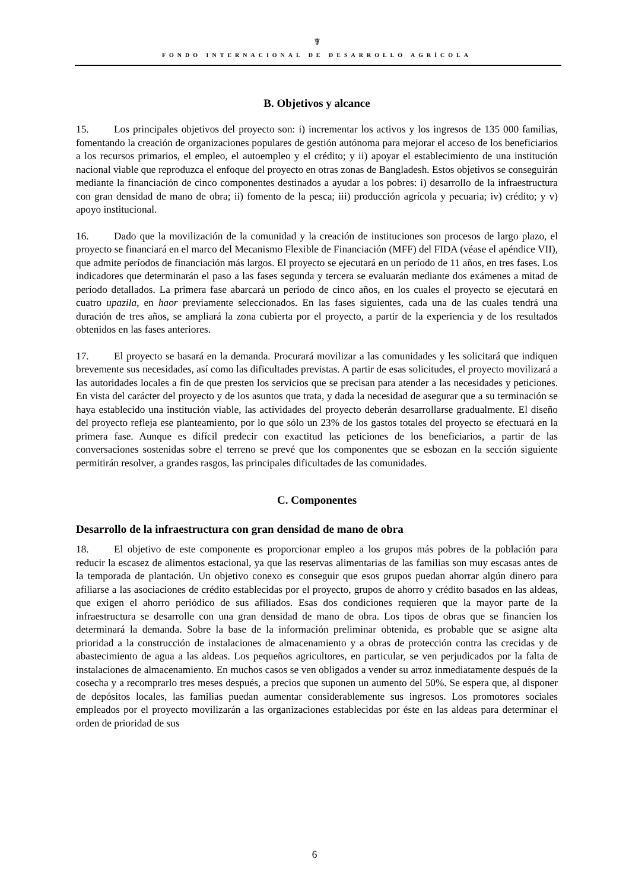☤
FONDO INTERNACIONAL DE DESARROLLO AGRÍCOLA
B. Objetivos y alcance
15. Los principales objetivos del proyecto son: i) incrementar los activos y los ingresos de 135 000 familias, fomentando la creación de organizaciones populares de gestión autónoma para mejorar el acceso de los beneficiarios a los recursos primarios, el empleo, el autoempleo y el crédito; y ii) apoyar el establecimiento de una institución nacional viable que reproduzca el enfoque del proyecto en otras zonas de Bangladesh. Estos objetivos se conseguirán mediante la financiación de cinco componentes destinados a ayudar a los pobres: i) desarrollo de la infraestructura con gran densidad de mano de obra; ii) fomento de la pesca; iii) producción agrícola y pecuaria; iv) crédito; y v) apoyo institucional.
16. Dado que la movilización de la comunidad y la creación de instituciones son procesos de largo plazo, el proyecto se financiará en el marco del Mecanismo Flexible de Financiación (MFF) del FIDA (véase el apéndice VII), que admite períodos de financiación más largos. El proyecto se ejecutará en un período de 11 años, en tres fases. Los indicadores que determinarán el paso a las fases segunda y tercera se evaluarán mediante dos exámenes a mitad de período detallados. La primera fase abarcará un período de cinco años, en los cuales el proyecto se ejecutará en cuatro upazila, en haor previamente seleccionados. En las fases siguientes, cada una de las cuales tendrá una duración de tres años, se ampliará la zona cubierta por el proyecto, a partir de la experiencia y de los resultados obtenidos en las fases anteriores.
17. El proyecto se basará en la demanda. Procurará movilizar a las comunidades y les solicitará que indiquen brevemente sus necesidades, así como las dificultades previstas. A partir de esas solicitudes, el proyecto movilizará a las autoridades locales a fin de que presten los servicios que se precisan para atender a las necesidades y peticiones. En vista del carácter del proyecto y de los asuntos que trata, y dada la necesidad de asegurar que a su terminación se haya establecido una institución viable, las actividades del proyecto deberán desarrollarse gradualmente. El diseño del proyecto refleja ese planteamiento, por lo que sólo un 23% de los gastos totales del proyecto se efectuará en la primera fase. Aunque es difícil predecir con exactitud las peticiones de los beneficiarios, a partir de las conversaciones sostenidas sobre el terreno se prevé que los componentes que se esbozan en la sección siguiente permitirán resolver, a grandes rasgos, las principales dificultades de las comunidades.
C. Componentes
Desarrollo de la infraestructura con gran densidad de mano de obra
18. El objetivo de este componente es proporcionar empleo a los grupos más pobres de la población para reducir la escasez de alimentos estacional, ya que las reservas alimentarias de las familias son muy escasas antes de la temporada de plantación. Un objetivo conexo es conseguir que esos grupos puedan ahorrar algún dinero para afiliarse a las asociaciones de crédito establecidas por el proyecto, grupos de ahorro y crédito basados en las aldeas, que exigen el ahorro periódico de sus afiliados. Esas dos condiciones requieren que la mayor parte de la infraestructura se desarrolle con una gran densidad de mano de obra. Los tipos de obras que se financien los determinará la demanda. Sobre la base de la información preliminar obtenida, es probable que se asigne alta prioridad a la construcción de instalaciones de almacenamiento y a obras de protección contra las crecidas y de abastecimiento de agua a las aldeas. Los pequeños agricultores, en particular, se ven perjudicados por la falta de instalaciones de almacenamiento. En muchos casos se ven obligados a vender su arroz inmediatamente después de la cosecha y a recomprarlo tres meses después, a precios que suponen un aumento del 50%. Se espera que, al disponer de depósitos locales, las familias puedan aumentar considerablemente sus ingresos. Los promotores sociales empleados por el proyecto movilizarán a las organizaciones establecidas por éste en las aldeas para determinar el orden de prioridad de sus
6